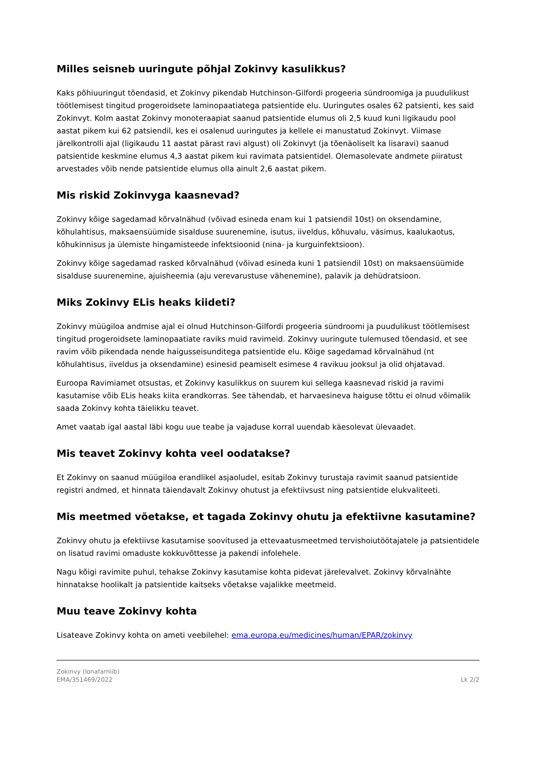Milles seisneb uuringute põhjal Zokinvy kasulikkus?
Kaks põhiuuringut tõendasid, et Zokinvy pikendab Hutchinson-Gilfordi progeeria sündroomiga ja puudulikust töötlemisest tingitud progeroidsete laminopaatiatega patsientide elu. Uuringutes osales 62 patsienti, kes said Zokinvyt. Kolm aastat Zokinvy monoteraapiat saanud patsientide elumus oli 2,5 kuud kuni ligikaudu pool aastat pikem kui 62 patsiendil, kes ei osalenud uuringutes ja kellele ei manustatud Zokinvyt. Viimase järelkontrolli ajal (ligikaudu 11 aastat pärast ravi algust) oli Zokinvyt (ja tõenäoliselt ka lisaravi) saanud patsientide keskmine elumus 4,3 aastat pikem kui ravimata patsientidel. Olemasolevate andmete piiratust arvestades võib nende patsientide elumus olla ainult 2,6 aastat pikem.
Mis riskid Zokinvyga kaasnevad?
Zokinvy kõige sagedamad kõrvalnähud (võivad esineda enam kui 1 patsiendil 10st) on oksendamine, kõhulahtisus, maksaensüümide sisalduse suurenemine, isutus, iiveldus, kõhuvalu, väsimus, kaalukaotus, kõhukinnisus ja ülemiste hingamisteede infektsioonid (nina- ja kurguinfektsioon).
Zokinvy kõige sagedamad rasked kõrvalnähud (võivad esineda kuni 1 patsiendil 10st) on maksaensüümide sisalduse suurenemine, ajuisheemia (aju verevarustuse vähenemine), palavik ja dehüdratsioon.
Miks Zokinvy ELis heaks kiideti?
Zokinvy müügiloa andmise ajal ei olnud Hutchinson-Gilfordi progeeria sündroomi ja puudulikust töötlemisest tingitud progeroidsete laminopaatiate raviks muid ravimeid. Zokinvy uuringute tulemused tõendasid, et see ravim võib pikendada nende haigusseisunditega patsientide elu. Kõige sagedamad kõrvalnähud (nt kõhulahtisus, iiveldus ja oksendamine) esinesid peamiselt esimese 4 ravikuu jooksul ja olid ohjatavad.
Euroopa Ravimiamet otsustas, et Zokinvy kasulikkus on suurem kui sellega kaasnevad riskid ja ravimi kasutamise võib ELis heaks kiita erandkorras. See tähendab, et harvaesineva haiguse tõttu ei olnud võimalik saada Zokinvy kohta täielikku teavet.
Amet vaatab igal aastal läbi kogu uue teabe ja vajaduse korral uuendab käesolevat ülevaadet.
Mis teavet Zokinvy kohta veel oodatakse?
Et Zokinvy on saanud müügiloa erandlikel asjaoludel, esitab Zokinvy turustaja ravimit saanud patsientide registri andmed, et hinnata täiendavalt Zokinvy ohutust ja efektiivsust ning patsientide elukvaliteeti.
Mis meetmed võetakse, et tagada Zokinvy ohutu ja efektiivne kasutamine?
Zokinvy ohutu ja efektiivse kasutamise soovitused ja ettevaatusmeetmed tervishoiutöötajatele ja patsientidele on lisatud ravimi omaduste kokkuvõttesse ja pakendi infolehele.
Nagu kõigi ravimite puhul, tehakse Zokinvy kasutamise kohta pidevat järelevalvet. Zokinvy kõrvalnähte hinnatakse hoolikalt ja patsientide kaitseks võetakse vajalikke meetmeid.
Muu teave Zokinvy kohta
Lisateave Zokinvy kohta on ameti veebilehel: ema.europa.eu/medicines/human/EPAR/zokinvy
Zokinvy (lonafarniib)
EMA/351469/2022
Lk 2/2